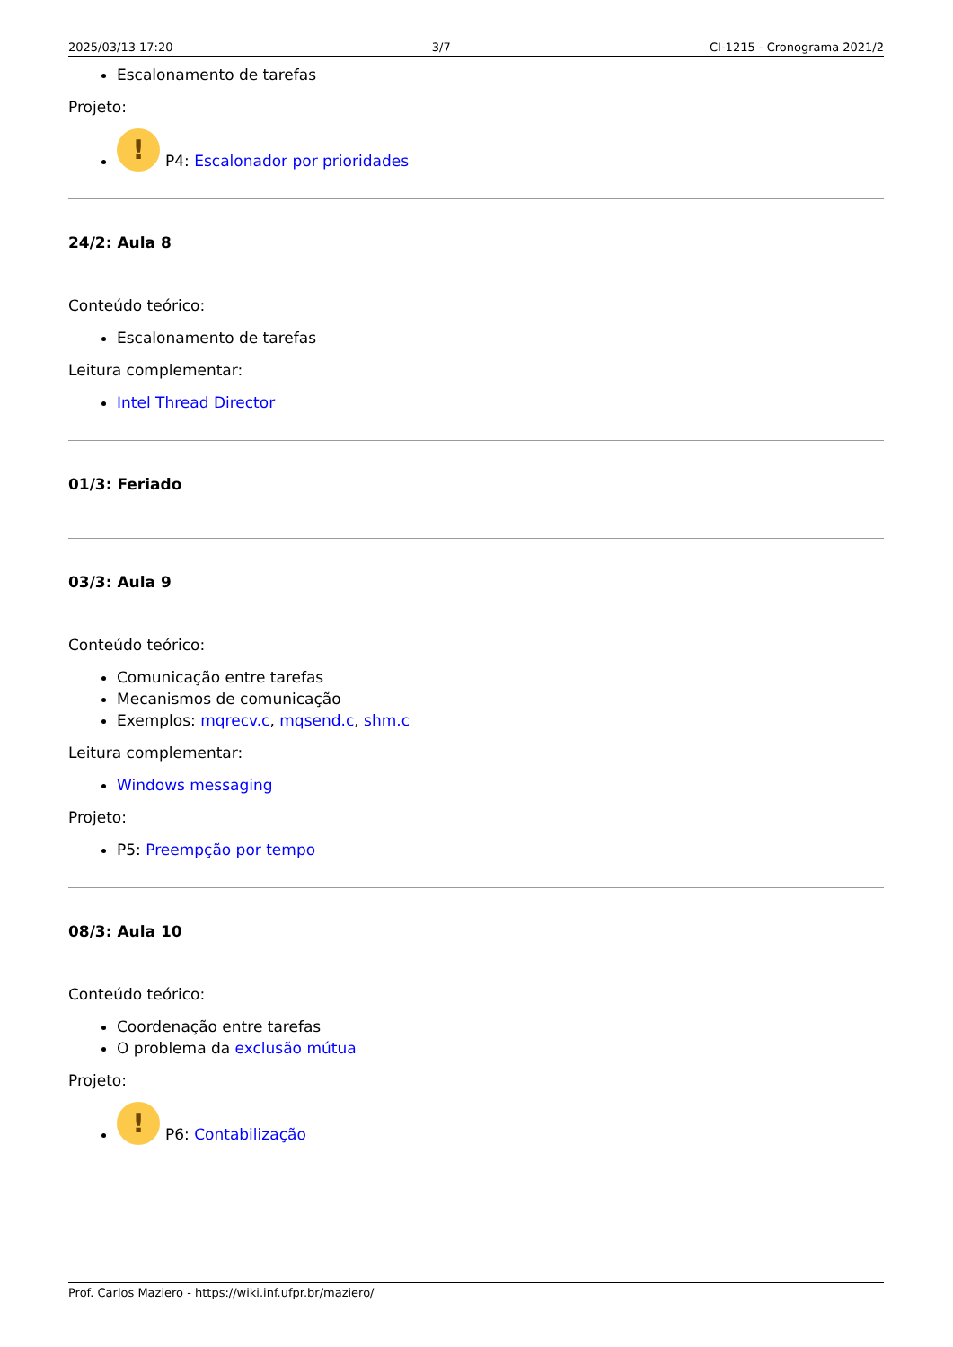2025/03/13 17:20 3/7 CI-1215 - Cronograma 2021/2
Escalonamento de tarefas
Projeto:
! P4: Escalonador por prioridades
24/2: Aula 8
Conteúdo teórico:
Escalonamento de tarefas
Leitura complementar:
Intel Thread Director
01/3: Feriado
03/3: Aula 9
Conteúdo teórico:
Comunicação entre tarefas
Mecanismos de comunicação
Exemplos: mqrecv.c, mqsend.c, shm.c
Leitura complementar:
Windows messaging
Projeto:
P5: Preempção por tempo
08/3: Aula 10
Conteúdo teórico:
Coordenação entre tarefas
O problema da exclusão mútua
Projeto:
! P6: Contabilização
Prof. Carlos Maziero - https://wiki.inf.ufpr.br/maziero/